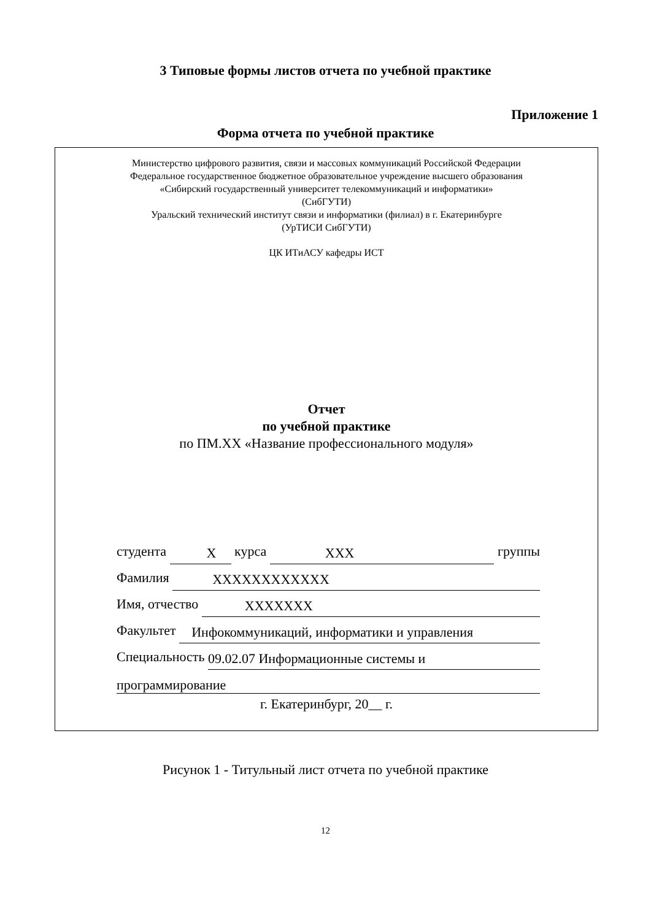3 Типовые формы листов отчета по учебной практике
Приложение 1
Форма отчета по учебной практике
Министерство цифрового развития, связи и массовых коммуникаций Российской Федерации
Федеральное государственное бюджетное образовательное учреждение высшего образования
«Сибирский государственный университет телекоммуникаций и информатики»
(СибГУТИ)
Уральский технический институт связи и информатики (филиал) в г. Екатеринбурге
(УрТИСИ СибГУТИ)
ЦК ИТиАСУ кафедры ИСТ
Отчет
по учебной практике
по ПМ.XX «Название профессионального модуля»
студента X курса XXX группы
Фамилия XXXXXXXXXXXX
Имя, отчество XXXXXXX
Факультет Инфокоммуникаций, информатики и управления
Специальность 09.02.07 Информационные системы и
программирование
г. Екатеринбург, 20__ г.
Рисунок 1 - Титульный лист отчета по учебной практике
12